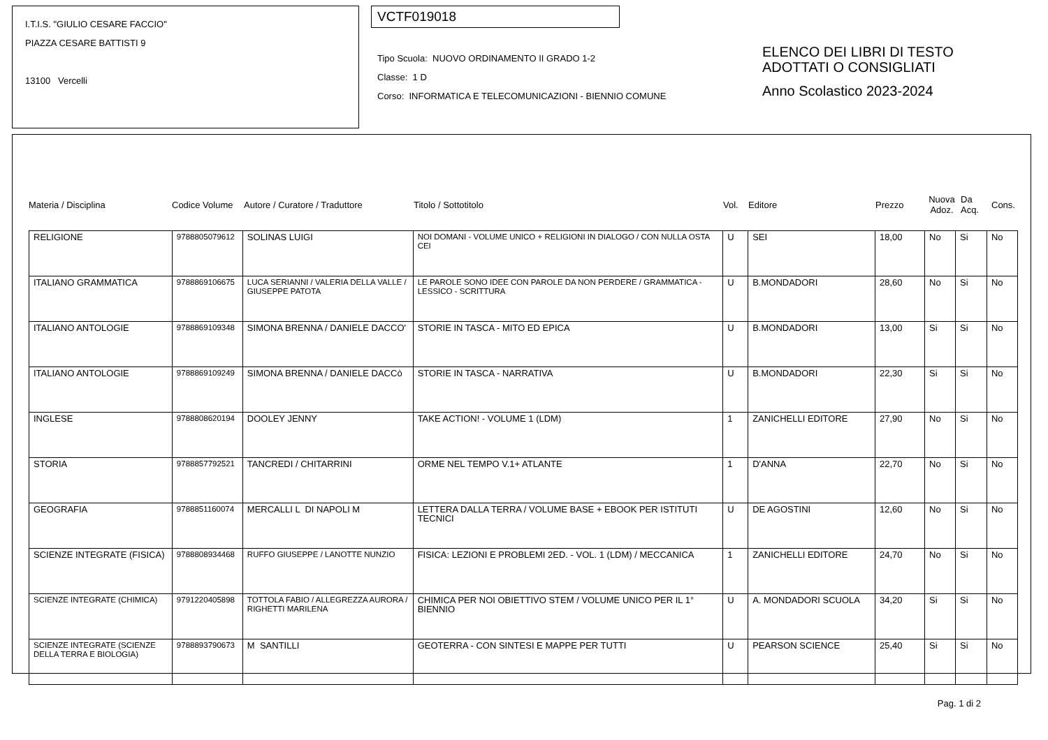I.T.I.S. "GIULIO CESARE FACCIO"
PIAZZA CESARE BATTISTI 9
13100 Vercelli
VCTF019018
Tipo Scuola: NUOVO ORDINAMENTO II GRADO 1-2
Classe: 1 D
Corso: INFORMATICA E TELECOMUNICAZIONI - BIENNIO COMUNE
ELENCO DEI LIBRI DI TESTO
ADOTTATI O CONSIGLIATI
Anno Scolastico 2023-2024
Materia / Disciplina Codice Volume Autore / Curatore / Traduttore Titolo / Sottotitolo Vol. Editore Prezzo Nuova Adoz. Da Acq. Cons.
| RELIGIONE | 9788805079612 | SOLINAS LUIGI | NOI DOMANI - VOLUME UNICO + RELIGIONI IN DIALOGO / CON NULLA OSTA CEI | U | SEI | 18,00 | No | Si | No |
| ITALIANO GRAMMATICA | 9788869106675 | LUCA SERIANNI / VALERIA DELLA VALLE / GIUSEPPE PATOTA | LE PAROLE SONO IDEE CON PAROLE DA NON PERDERE / GRAMMATICA - LESSICO - SCRITTURA | U | B.MONDADORI | 28,60 | No | Si | No |
| ITALIANO ANTOLOGIE | 9788869109348 | SIMONA BRENNA / DANIELE DACCO' | STORIE IN TASCA - MITO ED EPICA | U | B.MONDADORI | 13,00 | Si | Si | No |
| ITALIANO ANTOLOGIE | 9788869109249 | SIMONA BRENNA / DANIELE DACCò | STORIE IN TASCA - NARRATIVA | U | B.MONDADORI | 22,30 | Si | Si | No |
| INGLESE | 9788808620194 | DOOLEY JENNY | TAKE ACTION! - VOLUME 1 (LDM) | 1 | ZANICHELLI EDITORE | 27,90 | No | Si | No |
| STORIA | 9788857792521 | TANCREDI / CHITARRINI | ORME NEL TEMPO V.1+ ATLANTE | 1 | D'ANNA | 22,70 | No | Si | No |
| GEOGRAFIA | 9788851160074 | MERCALLI L DI NAPOLI M | LETTERA DALLA TERRA / VOLUME BASE + EBOOK PER ISTITUTI TECNICI | U | DE AGOSTINI | 12,60 | No | Si | No |
| SCIENZE INTEGRATE (FISICA) | 9788808934468 | RUFFO GIUSEPPE / LANOTTE NUNZIO | FISICA: LEZIONI E PROBLEMI 2ED. - VOL. 1 (LDM) / MECCANICA | 1 | ZANICHELLI EDITORE | 24,70 | No | Si | No |
| SCIENZE INTEGRATE (CHIMICA) | 9791220405898 | TOTTOLA FABIO / ALLEGREZZA AURORA / RIGHETTI MARILENA | CHIMICA PER NOI OBIETTIVO STEM / VOLUME UNICO PER IL 1° BIENNIO | U | A. MONDADORI SCUOLA | 34,20 | Si | Si | No |
| SCIENZE INTEGRATE (SCIENZE DELLA TERRA E BIOLOGIA) | 9788893790673 | M SANTILLI | GEOTERRA - CON SINTESI E MAPPE PER TUTTI | U | PEARSON SCIENCE | 25,40 | Si | Si | No |
Pag. 1 di 2